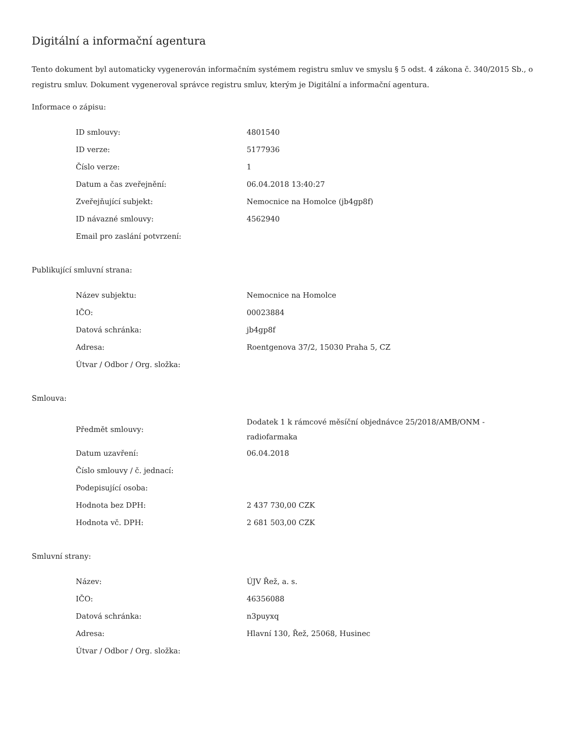Digitální a informační agentura
Tento dokument byl automaticky vygenerován informačním systémem registru smluv ve smyslu § 5 odst. 4 zákona č. 340/2015 Sb., o registru smluv. Dokument vygeneroval správce registru smluv, kterým je Digitální a informační agentura.
Informace o zápisu:
| ID smlouvy: | 4801540 |
| ID verze: | 5177936 |
| Číslo verze: | 1 |
| Datum a čas zveřejnění: | 06.04.2018 13:40:27 |
| Zveřejňující subjekt: | Nemocnice na Homolce (jb4gp8f) |
| ID návazné smlouvy: | 4562940 |
| Email pro zaslání potvrzení: | |
Publikující smluvní strana:
| Název subjektu: | Nemocnice na Homolce |
| IČO: | 00023884 |
| Datová schránka: | jb4gp8f |
| Adresa: | Roentgenova 37/2, 15030 Praha 5, CZ |
| Útvar / Odbor / Org. složka: | |
Smlouva:
| Předmět smlouvy: | Dodatek 1 k rámcové měsíční objednávce 25/2018/AMB/ONM - radiofarmaka |
| Datum uzavření: | 06.04.2018 |
| Číslo smlouvy / č. jednací: | |
| Podepisující osoba: | |
| Hodnota bez DPH: | 2 437 730,00 CZK |
| Hodnota vč. DPH: | 2 681 503,00 CZK |
Smluvní strany:
| Název: | ÚJV Řež, a. s. |
| IČO: | 46356088 |
| Datová schránka: | n3puyxq |
| Adresa: | Hlavní 130, Řež, 25068, Husinec |
| Útvar / Odbor / Org. složka: | |